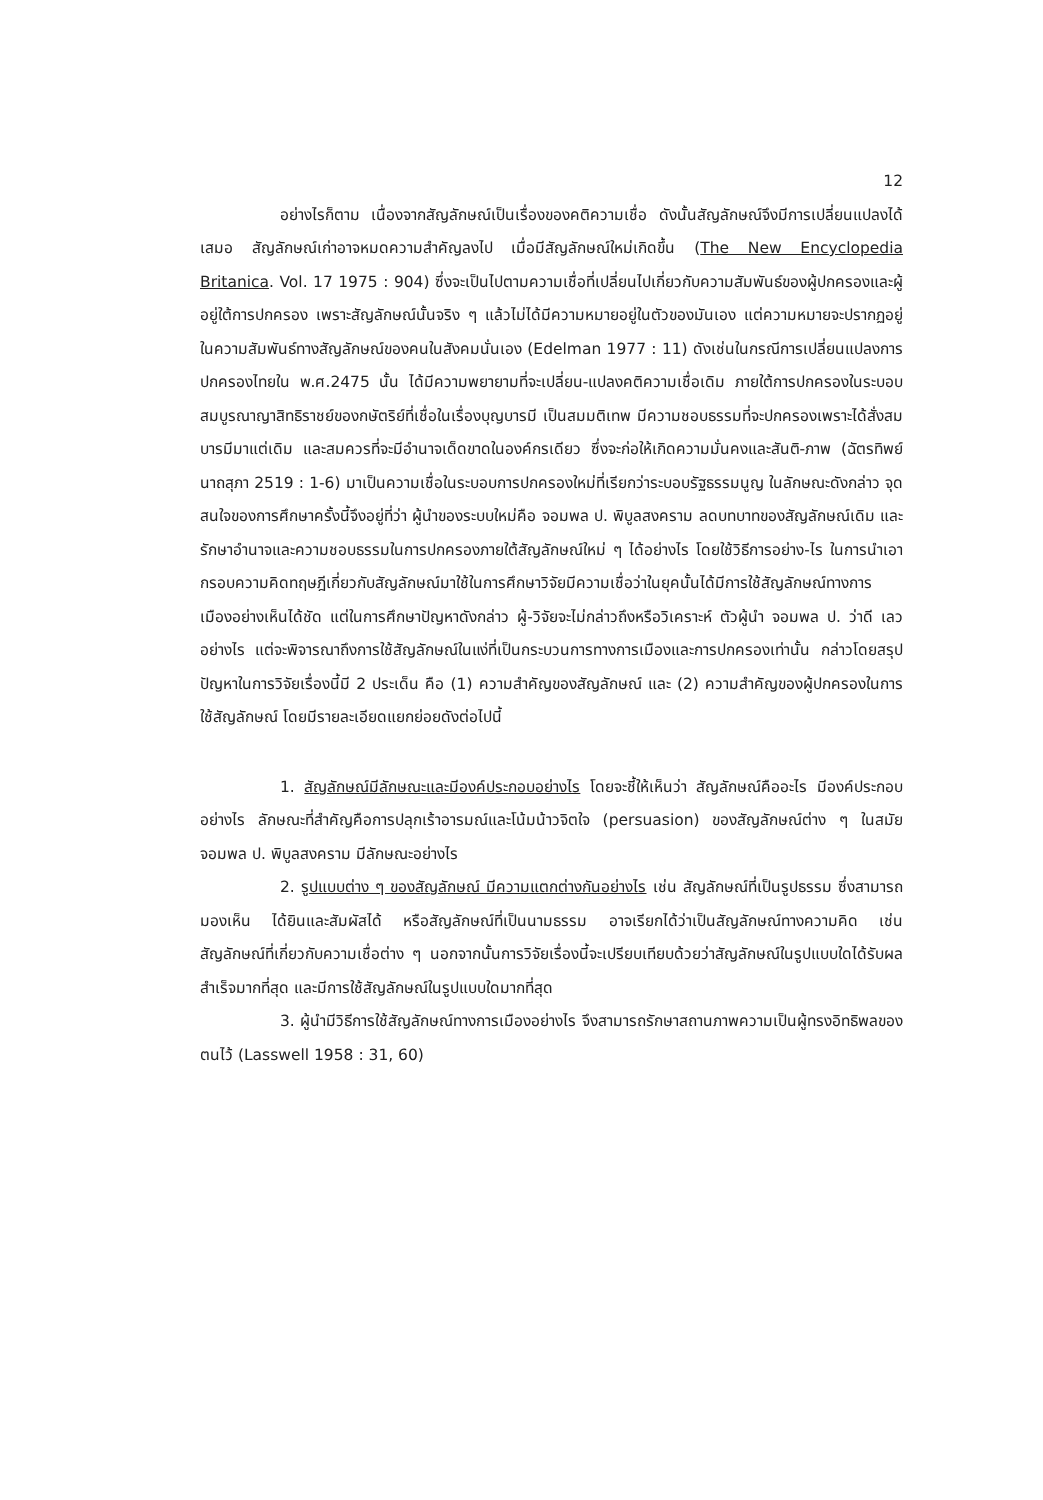12
อย่างไรก็ตาม เนื่องจากสัญลักษณ์เป็นเรื่องของคติความเชื่อ ดังนั้นสัญลักษณ์จึงมีการเปลี่ยนแปลงได้เสมอ สัญลักษณ์เก่าอาจหมดความสำคัญลงไป เมื่อมีสัญลักษณ์ใหม่เกิดขึ้น (The New Encyclopedia Britanica. Vol. 17 1975 : 904) ซึ่งจะเป็นไปตามความเชื่อที่เปลี่ยนไปเกี่ยวกับความสัมพันธ์ของผู้ปกครองและผู้อยู่ใต้การปกครอง เพราะสัญลักษณ์นั้นจริง ๆ แล้วไม่ได้มีความหมายอยู่ในตัวของมันเอง แต่ความหมายจะปรากฏอยู่ในความสัมพันธ์ทางสัญลักษณ์ของคนในสังคมนั่นเอง (Edelman 1977 : 11) ดังเช่นในกรณีการเปลี่ยนแปลงการปกครองไทยใน พ.ศ.2475 นั้น ได้มีความพยายามที่จะเปลี่ยน-แปลงคติความเชื่อเดิม ภายใต้การปกครองในระบอบสมบูรณาญาสิทธิราชย์ของกษัตริย์ที่เชื่อในเรื่องบุญบารมี เป็นสมมติเทพ มีความชอบธรรมที่จะปกครองเพราะได้สั่งสมบารมีมาแต่เดิม และสมควรที่จะมีอำนาจเด็ดขาดในองค์กรเดียว ซึ่งจะก่อให้เกิดความมั่นคงและสันติ-ภาพ (ฉัตรทิพย์ นาถสุภา 2519 : 1-6) มาเป็นความเชื่อในระบอบการปกครองใหม่ที่เรียกว่าระบอบรัฐธรรมนูญ ในลักษณะดังกล่าว จุดสนใจของการศึกษาครั้งนี้จึงอยู่ที่ว่า ผู้นำของระบบใหม่คือ จอมพล ป. พิบูลสงคราม ลดบทบาทของสัญลักษณ์เดิม และรักษาอำนาจและความชอบธรรมในการปกครองภายใต้สัญลักษณ์ใหม่ ๆ ได้อย่างไร โดยใช้วิธีการอย่าง-ไร ในการนำเอากรอบความคิดทฤษฎีเกี่ยวกับสัญลักษณ์มาใช้ในการศึกษาวิจัยมีความเชื่อว่าในยุคนั้นได้มีการใช้สัญลักษณ์ทางการเมืองอย่างเห็นได้ชัด แต่ในการศึกษาปัญหาดังกล่าว ผู้-วิจัยจะไม่กล่าวถึงหรือวิเคราะห์ ตัวผู้นำ จอมพล ป. ว่าดี เลว อย่างไร แต่จะพิจารณาถึงการใช้สัญลักษณ์ในแง่ที่เป็นกระบวนการทางการเมืองและการปกครองเท่านั้น กล่าวโดยสรุป ปัญหาในการวิจัยเรื่องนี้มี 2 ประเด็น คือ (1) ความสำคัญของสัญลักษณ์ และ (2) ความสำคัญของผู้ปกครองในการใช้สัญลักษณ์ โดยมีรายละเอียดแยกย่อยดังต่อไปนี้
1. สัญลักษณ์มีลักษณะและมีองค์ประกอบอย่างไร โดยจะชี้ให้เห็นว่า สัญลักษณ์คืออะไร มีองค์ประกอบอย่างไร ลักษณะที่สำคัญคือการปลุกเร้าอารมณ์และโน้มน้าวจิตใจ (persuasion) ของสัญลักษณ์ต่าง ๆ ในสมัยจอมพล ป. พิบูลสงคราม มีลักษณะอย่างไร
2. รูปแบบต่าง ๆ ของสัญลักษณ์ มีความแตกต่างกันอย่างไร เช่น สัญลักษณ์ที่เป็นรูปธรรม ซึ่งสามารถมองเห็น ได้ยินและสัมผัสได้ หรือสัญลักษณ์ที่เป็นนามธรรม อาจเรียกได้ว่าเป็นสัญลักษณ์ทางความคิด เช่น สัญลักษณ์ที่เกี่ยวกับความเชื่อต่าง ๆ นอกจากนั้นการวิจัยเรื่องนี้จะเปรียบเทียบด้วยว่าสัญลักษณ์ในรูปแบบใดได้รับผลสำเร็จมากที่สุด และมีการใช้สัญลักษณ์ในรูปแบบใดมากที่สุด
3. ผู้นำมีวิธีการใช้สัญลักษณ์ทางการเมืองอย่างไร จึงสามารถรักษาสถานภาพความเป็นผู้ทรงอิทธิพลของตนไว้ (Lasswell 1958 : 31, 60)